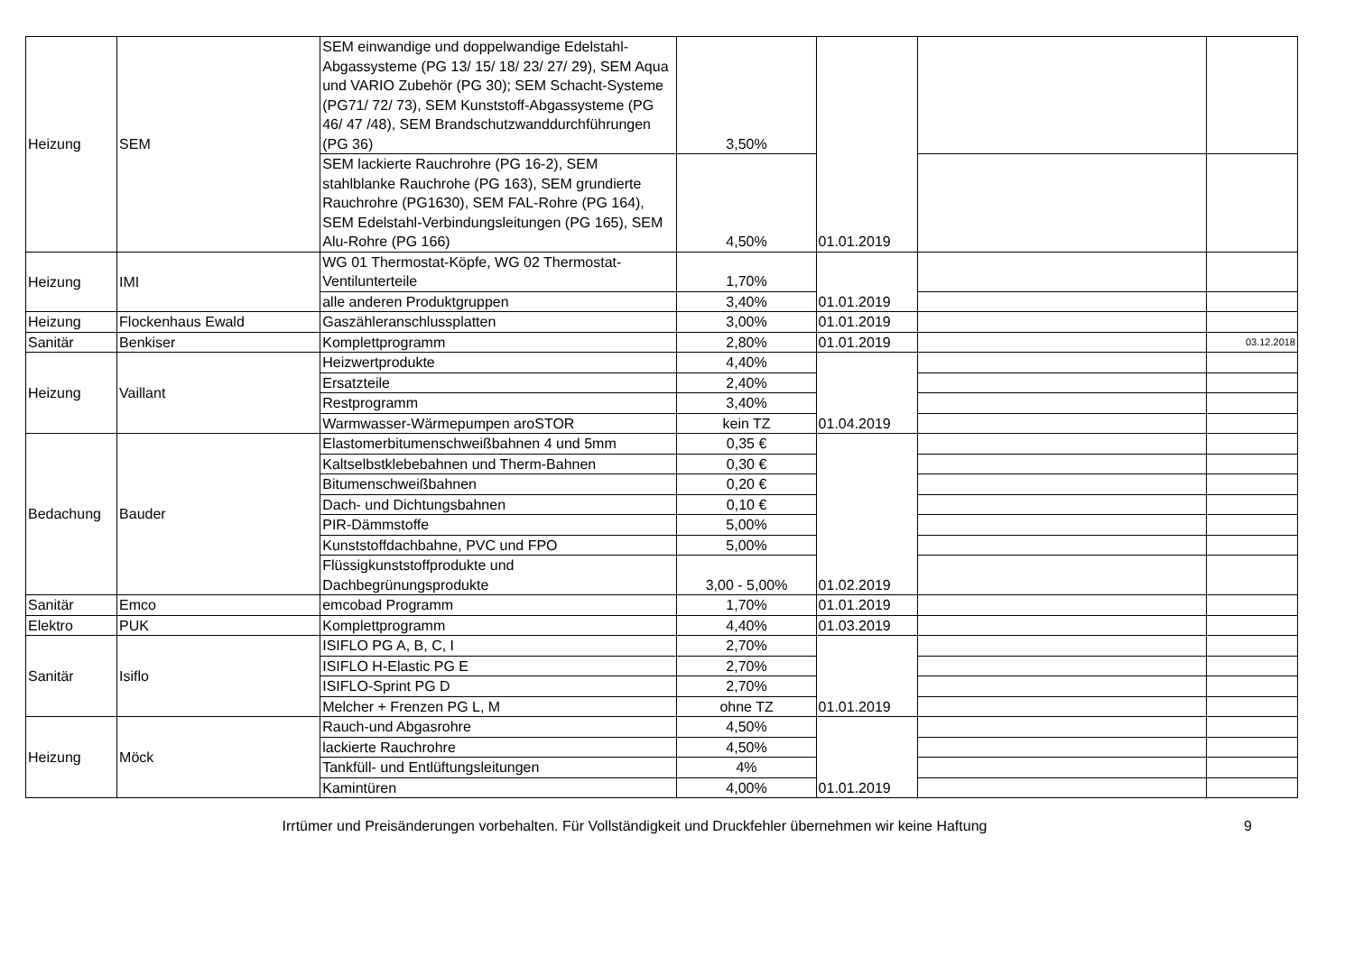| Heizung | SEM | SEM einwandige und doppelwandige Edelstahl-Abgassysteme (PG 13/ 15/ 18/ 23/ 27/ 29), SEM Aqua und VARIO Zubehör (PG 30); SEM Schacht-Systeme (PG71/ 72/ 73), SEM Kunststoff-Abgassysteme (PG 46/ 47 /48), SEM Brandschutzwanddurchführungen (PG 36) | 3,50% | 01.01.2019 | | |
| | | SEM lackierte Rauchrohre (PG 16-2), SEM stahlblanke Rauchrohe (PG 163), SEM grundierte Rauchrohre (PG1630), SEM FAL-Rohre (PG 164), SEM Edelstahl-Verbindungsleitungen (PG 165), SEM Alu-Rohre (PG 166) | 4,50% | | | |
| Heizung | IMI | WG 01 Thermostat-Köpfe, WG 02 Thermostat-Ventilunterteile | 1,70% | 01.01.2019 | | |
| | | alle anderen Produktgruppen | 3,40% | | | |
| Heizung | Flockenhaus Ewald | Gaszähleranschlussplatten | 3,00% | 01.01.2019 | | |
| Sanitär | Benkiser | Komplettprogramm | 2,80% | 01.01.2019 | | 03.12.2018 |
| Heizung | Vaillant | Heizwertprodukte | 4,40% | 01.04.2019 | | |
| | | Ersatzteile | 2,40% | | | |
| | | Restprogramm | 3,40% | | | |
| | | Warmwasser-Wärmepumpen aroSTOR | kein TZ | | | |
| Bedachung | Bauder | Elastomerbitumenschweißbahnen 4 und 5mm | 0,35 € | 01.02.2019 | | |
| | | Kaltselbstklebebahnen und Therm-Bahnen | 0,30 € | | | |
| | | Bitumenschweißbahnen | 0,20 € | | | |
| | | Dach- und Dichtungsbahnen | 0,10 € | | | |
| | | PIR-Dämmstoffe | 5,00% | | | |
| | | Kunststoffdachbahne, PVC und FPO | 5,00% | | | |
| | | Flüssigkunststoffprodukte und Dachbegrünungsprodukte | 3,00 - 5,00% | | | |
| Sanitär | Emco | emcobad Programm | 1,70% | 01.01.2019 | | |
| Elektro | PUK | Komplettprogramm | 4,40% | 01.03.2019 | | |
| Sanitär | Isiflo | ISIFLO PG A, B, C, I | 2,70% | 01.01.2019 | | |
| | | ISIFLO H-Elastic PG E | 2,70% | | | |
| | | ISIFLO-Sprint PG D | 2,70% | | | |
| | | Melcher + Frenzen PG L, M | ohne TZ | | | |
| Heizung | Möck | Rauch-und Abgasrohre | 4,50% | 01.01.2019 | | |
| | | lackierte Rauchrohre | 4,50% | | | |
| | | Tankfüll- und Entlüftungsleitungen | 4% | | | |
| | | Kamintüren | 4,00% | | | |
Irrtümer und Preisänderungen vorbehalten. Für Vollständigkeit und Druckfehler übernehmen wir keine Haftung
9